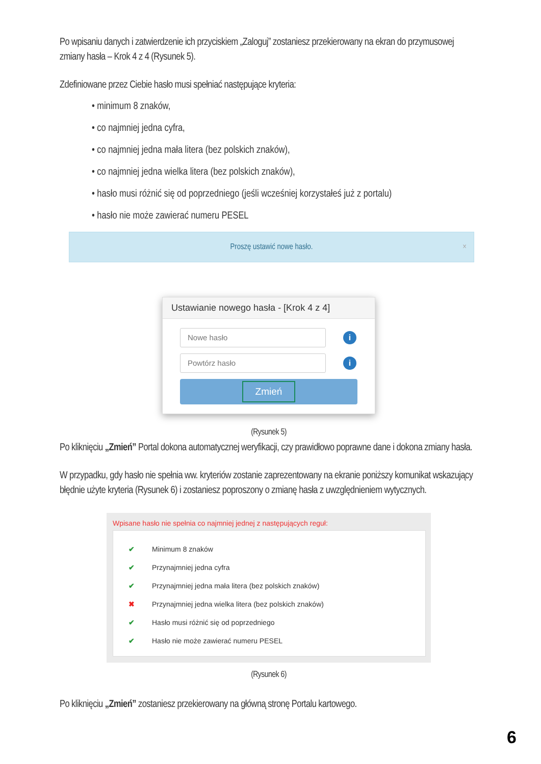Po wpisaniu danych i zatwierdzenie ich przyciskiem „Zaloguj” zostaniesz przekierowany na ekran do przymusowej zmiany hasła – Krok 4 z 4 (Rysunek 5).
Zdefiniowane przez Ciebie hasło musi spełniać następujące kryteria:
• minimum 8 znaków,
• co najmniej jedna cyfra,
• co najmniej jedna mała litera (bez polskich znaków),
• co najmniej jedna wielka litera (bez polskich znaków),
• hasło musi różnić się od poprzedniego (jeśli wcześniej korzystałeś już z portalu)
• hasło nie może zawierać numeru PESEL
Proszę ustawić nowe hasło. ×
Ustawianie nowego hasła - [Krok 4 z 4]
Nowe hasło
i
Powtórz hasło
i
Zmień
(Rysunek 5)
Po kliknięciu „Zmień” Portal dokona automatycznej weryfikacji, czy prawidłowo poprawne dane i dokona zmiany hasła.
W przypadku, gdy hasło nie spełnia ww. kryteriów zostanie zaprezentowany na ekranie poniższy komunikat wskazujący błędnie użyte kryteria (Rysunek 6) i zostaniesz poproszony o zmianę hasła z uwzględnieniem wytycznych.
Wpisane hasło nie spełnia co najmniej jednej z następujących reguł:
✔ Minimum 8 znaków
✔ Przynajmniej jedna cyfra
✔ Przynajmniej jedna mała litera (bez polskich znaków)
✖ Przynajmniej jedna wielka litera (bez polskich znaków)
✔ Hasło musi różnić się od poprzedniego
✔ Hasło nie może zawierać numeru PESEL
(Rysunek 6)
Po kliknięciu „Zmień” zostaniesz przekierowany na główną stronę Portalu kartowego.
6